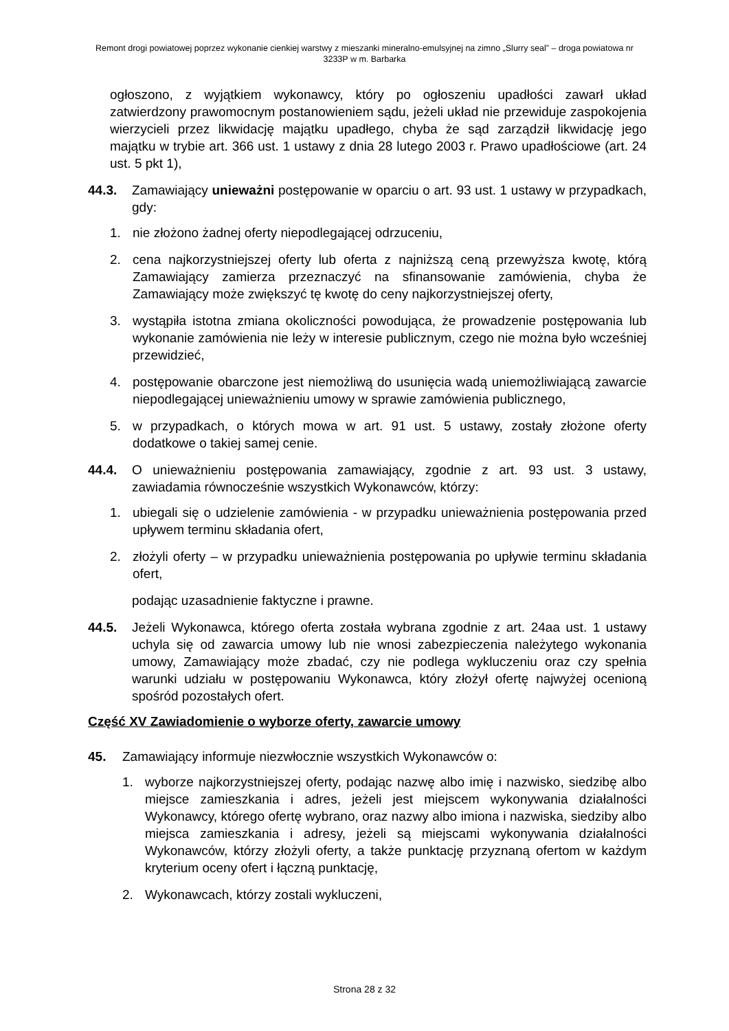Remont drogi powiatowej poprzez wykonanie cienkiej warstwy z mieszanki mineralno-emulsyjnej na zimno „Slurry seal” – droga powiatowa nr 3233P w m. Barbarka
ogłoszono, z wyjątkiem wykonawcy, który po ogłoszeniu upadłości zawarł układ zatwierdzony prawomocnym postanowieniem sądu, jeżeli układ nie przewiduje zaspokojenia wierzycieli przez likwidację majątku upadłego, chyba że sąd zarządził likwidację jego majątku w trybie art. 366 ust. 1 ustawy z dnia 28 lutego 2003 r. Prawo upadłościowe (art. 24 ust. 5 pkt 1),
44.3. Zamawiający unieważni postępowanie w oparciu o art. 93 ust. 1 ustawy w przypadkach, gdy:
1. nie złożono żadnej oferty niepodlegającej odrzuceniu,
2. cena najkorzystniejszej oferty lub oferta z najniższą ceną przewyższa kwotę, którą Zamawiający zamierza przeznaczyć na sfinansowanie zamówienia, chyba że Zamawiający może zwiększyć tę kwotę do ceny najkorzystniejszej oferty,
3. wystąpiła istotna zmiana okoliczności powodująca, że prowadzenie postępowania lub wykonanie zamówienia nie leży w interesie publicznym, czego nie można było wcześniej przewidzieć,
4. postępowanie obarczone jest niemożliwą do usunięcia wadą uniemożliwiającą zawarcie niepodlegającej unieważnieniu umowy w sprawie zamówienia publicznego,
5. w przypadkach, o których mowa w art. 91 ust. 5 ustawy, zostały złożone oferty dodatkowe o takiej samej cenie.
44.4. O unieważnieniu postępowania zamawiający, zgodnie z art. 93 ust. 3 ustawy, zawiadamia równocześnie wszystkich Wykonawców, którzy:
1. ubiegali się o udzielenie zamówienia - w przypadku unieważnienia postępowania przed upływem terminu składania ofert,
2. złożyli oferty – w przypadku unieważnienia postępowania po upływie terminu składania ofert,
podając uzasadnienie faktyczne i prawne.
44.5. Jeżeli Wykonawca, którego oferta została wybrana zgodnie z art. 24aa ust. 1 ustawy uchyla się od zawarcia umowy lub nie wnosi zabezpieczenia należytego wykonania umowy, Zamawiający może zbadać, czy nie podlega wykluczeniu oraz czy spełnia warunki udziału w postępowaniu Wykonawca, który złożył ofertę najwyżej ocenioną spośród pozostałych ofert.
Część XV Zawiadomienie o wyborze oferty, zawarcie umowy
45. Zamawiający informuje niezwłocznie wszystkich Wykonawców o:
1. wyborze najkorzystniejszej oferty, podając nazwę albo imię i nazwisko, siedzibę albo miejsce zamieszkania i adres, jeżeli jest miejscem wykonywania działalności Wykonawcy, którego ofertę wybrano, oraz nazwy albo imiona i nazwiska, siedziby albo miejsca zamieszkania i adresy, jeżeli są miejscami wykonywania działalności Wykonawców, którzy złożyli oferty, a także punktację przyznaną ofertom w każdym kryterium oceny ofert i łączną punktację,
2. Wykonawcach, którzy zostali wykluczeni,
Strona 28 z 32